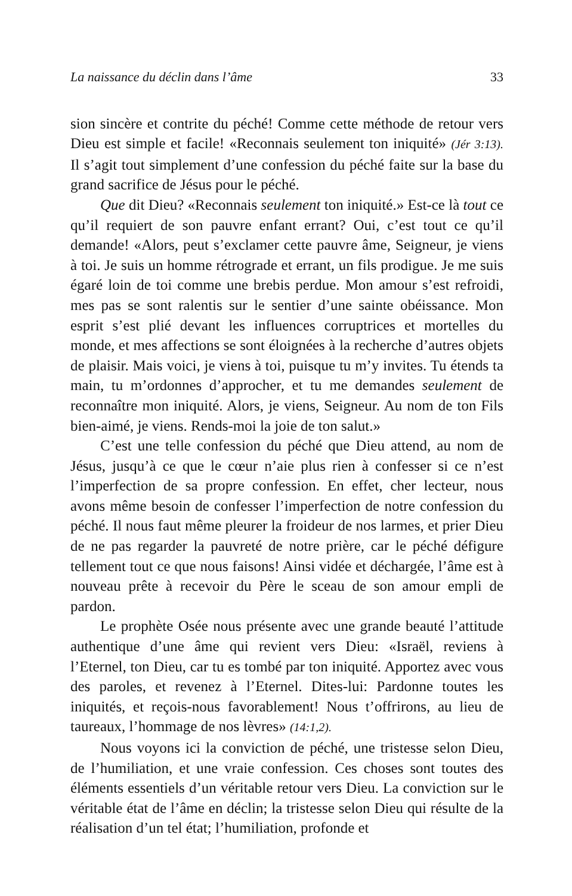La naissance du déclin dans l’âme 33
sion sincère et contrite du péché! Comme cette méthode de retour vers Dieu est simple et facile! «Reconnais seulement ton iniquité» (Jér 3:13). Il s’agit tout simplement d’une confession du péché faite sur la base du grand sacrifice de Jésus pour le péché.
Que dit Dieu? «Reconnais seulement ton iniquité.» Est-ce là tout ce qu’il requiert de son pauvre enfant errant? Oui, c’est tout ce qu’il demande! «Alors, peut s’exclamer cette pauvre âme, Seigneur, je viens à toi. Je suis un homme rétrograde et errant, un fils prodigue. Je me suis égaré loin de toi comme une brebis perdue. Mon amour s’est refroidi, mes pas se sont ralentis sur le sentier d’une sainte obéissance. Mon esprit s’est plié devant les influences corruptrices et mortelles du monde, et mes affections se sont éloignées à la recherche d’autres objets de plaisir. Mais voici, je viens à toi, puisque tu m’y invites. Tu étends ta main, tu m’ordonnes d’approcher, et tu me demandes seulement de reconnaître mon iniquité. Alors, je viens, Seigneur. Au nom de ton Fils bien-aimé, je viens. Rends-moi la joie de ton salut.»
C’est une telle confession du péché que Dieu attend, au nom de Jésus, jusqu’à ce que le cœur n’aie plus rien à confesser si ce n’est l’imperfection de sa propre confession. En effet, cher lecteur, nous avons même besoin de confesser l’imperfection de notre confession du péché. Il nous faut même pleurer la froideur de nos larmes, et prier Dieu de ne pas regarder la pauvreté de notre prière, car le péché défigure tellement tout ce que nous faisons! Ainsi vidée et déchargée, l’âme est à nouveau prête à recevoir du Père le sceau de son amour empli de pardon.
Le prophète Osée nous présente avec une grande beauté l’attitude authentique d’une âme qui revient vers Dieu: «Israël, reviens à l’Eternel, ton Dieu, car tu es tombé par ton iniquité. Apportez avec vous des paroles, et revenez à l’Eternel. Dites-lui: Pardonne toutes les iniquités, et reçois-nous favorablement! Nous t’offrirons, au lieu de taureaux, l’hommage de nos lèvres» (14:1,2).
Nous voyons ici la conviction de péché, une tristesse selon Dieu, de l’humiliation, et une vraie confession. Ces choses sont toutes des éléments essentiels d’un véritable retour vers Dieu. La conviction sur le véritable état de l’âme en déclin; la tristesse selon Dieu qui résulte de la réalisation d’un tel état; l’humiliation, profonde et